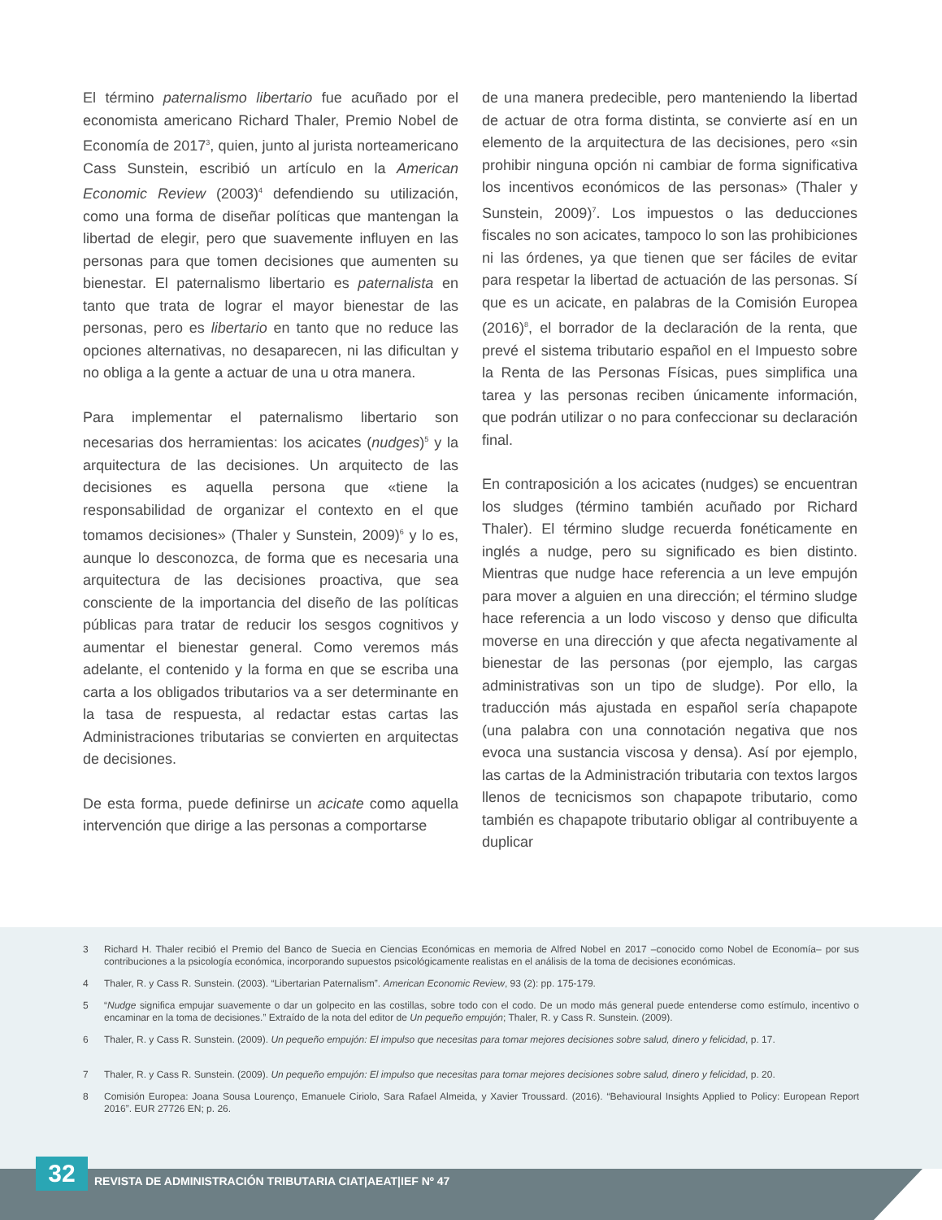El término paternalismo libertario fue acuñado por el economista americano Richard Thaler, Premio Nobel de Economía de 2017<sup>3</sup>, quien, junto al jurista norteamericano Cass Sunstein, escribió un artículo en la American Economic Review (2003)<sup>4</sup> defendiendo su utilización, como una forma de diseñar políticas que mantengan la libertad de elegir, pero que suavemente influyen en las personas para que tomen decisiones que aumenten su bienestar. El paternalismo libertario es paternalista en tanto que trata de lograr el mayor bienestar de las personas, pero es libertario en tanto que no reduce las opciones alternativas, no desaparecen, ni las dificultan y no obliga a la gente a actuar de una u otra manera.
Para implementar el paternalismo libertario son necesarias dos herramientas: los acicates (nudges)<sup>5</sup> y la arquitectura de las decisiones. Un arquitecto de las decisiones es aquella persona que «tiene la responsabilidad de organizar el contexto en el que tomamos decisiones» (Thaler y Sunstein, 2009)<sup>6</sup> y lo es, aunque lo desconozca, de forma que es necesaria una arquitectura de las decisiones proactiva, que sea consciente de la importancia del diseño de las políticas públicas para tratar de reducir los sesgos cognitivos y aumentar el bienestar general. Como veremos más adelante, el contenido y la forma en que se escriba una carta a los obligados tributarios va a ser determinante en la tasa de respuesta, al redactar estas cartas las Administraciones tributarias se convierten en arquitectas de decisiones.
De esta forma, puede definirse un acicate como aquella intervención que dirige a las personas a comportarse
de una manera predecible, pero manteniendo la libertad de actuar de otra forma distinta, se convierte así en un elemento de la arquitectura de las decisiones, pero «sin prohibir ninguna opción ni cambiar de forma significativa los incentivos económicos de las personas» (Thaler y Sunstein, 2009)<sup>7</sup>. Los impuestos o las deducciones fiscales no son acicates, tampoco lo son las prohibiciones ni las órdenes, ya que tienen que ser fáciles de evitar para respetar la libertad de actuación de las personas. Sí que es un acicate, en palabras de la Comisión Europea (2016)<sup>8</sup>, el borrador de la declaración de la renta, que prevé el sistema tributario español en el Impuesto sobre la Renta de las Personas Físicas, pues simplifica una tarea y las personas reciben únicamente información, que podrán utilizar o no para confeccionar su declaración final.
En contraposición a los acicates (nudges) se encuentran los sludges (término también acuñado por Richard Thaler). El término sludge recuerda fonéticamente en inglés a nudge, pero su significado es bien distinto. Mientras que nudge hace referencia a un leve empujón para mover a alguien en una dirección; el término sludge hace referencia a un lodo viscoso y denso que dificulta moverse en una dirección y que afecta negativamente al bienestar de las personas (por ejemplo, las cargas administrativas son un tipo de sludge). Por ello, la traducción más ajustada en español sería chapapote (una palabra con una connotación negativa que nos evoca una sustancia viscosa y densa). Así por ejemplo, las cartas de la Administración tributaria con textos largos llenos de tecnicismos son chapapote tributario, como también es chapapote tributario obligar al contribuyente a duplicar
3 Richard H. Thaler recibió el Premio del Banco de Suecia en Ciencias Económicas en memoria de Alfred Nobel en 2017 –conocido como Nobel de Economía– por sus contribuciones a la psicología económica, incorporando supuestos psicológicamente realistas en el análisis de la toma de decisiones económicas.
4 Thaler, R. y Cass R. Sunstein. (2003). “Libertarian Paternalism”. American Economic Review, 93 (2): pp. 175-179.
5 “Nudge significa empujar suavemente o dar un golpecito en las costillas, sobre todo con el codo. De un modo más general puede entenderse como estímulo, incentivo o encaminar en la toma de decisiones.” Extraído de la nota del editor de Un pequeño empujón; Thaler, R. y Cass R. Sunstein. (2009).
6 Thaler, R. y Cass R. Sunstein. (2009). Un pequeño empujón: El impulso que necesitas para tomar mejores decisiones sobre salud, dinero y felicidad, p. 17.
7 Thaler, R. y Cass R. Sunstein. (2009). Un pequeño empujón: El impulso que necesitas para tomar mejores decisiones sobre salud, dinero y felicidad, p. 20.
8 Comisión Europea: Joana Sousa Lourenço, Emanuele Ciriolo, Sara Rafael Almeida, y Xavier Troussard. (2016). “Behavioural Insights Applied to Policy: European Report 2016”. EUR 27726 EN; p. 26.
32
REVISTA DE ADMINISTRACIÓN TRIBUTARIA CIAT|AEAT|IEF Nº 47